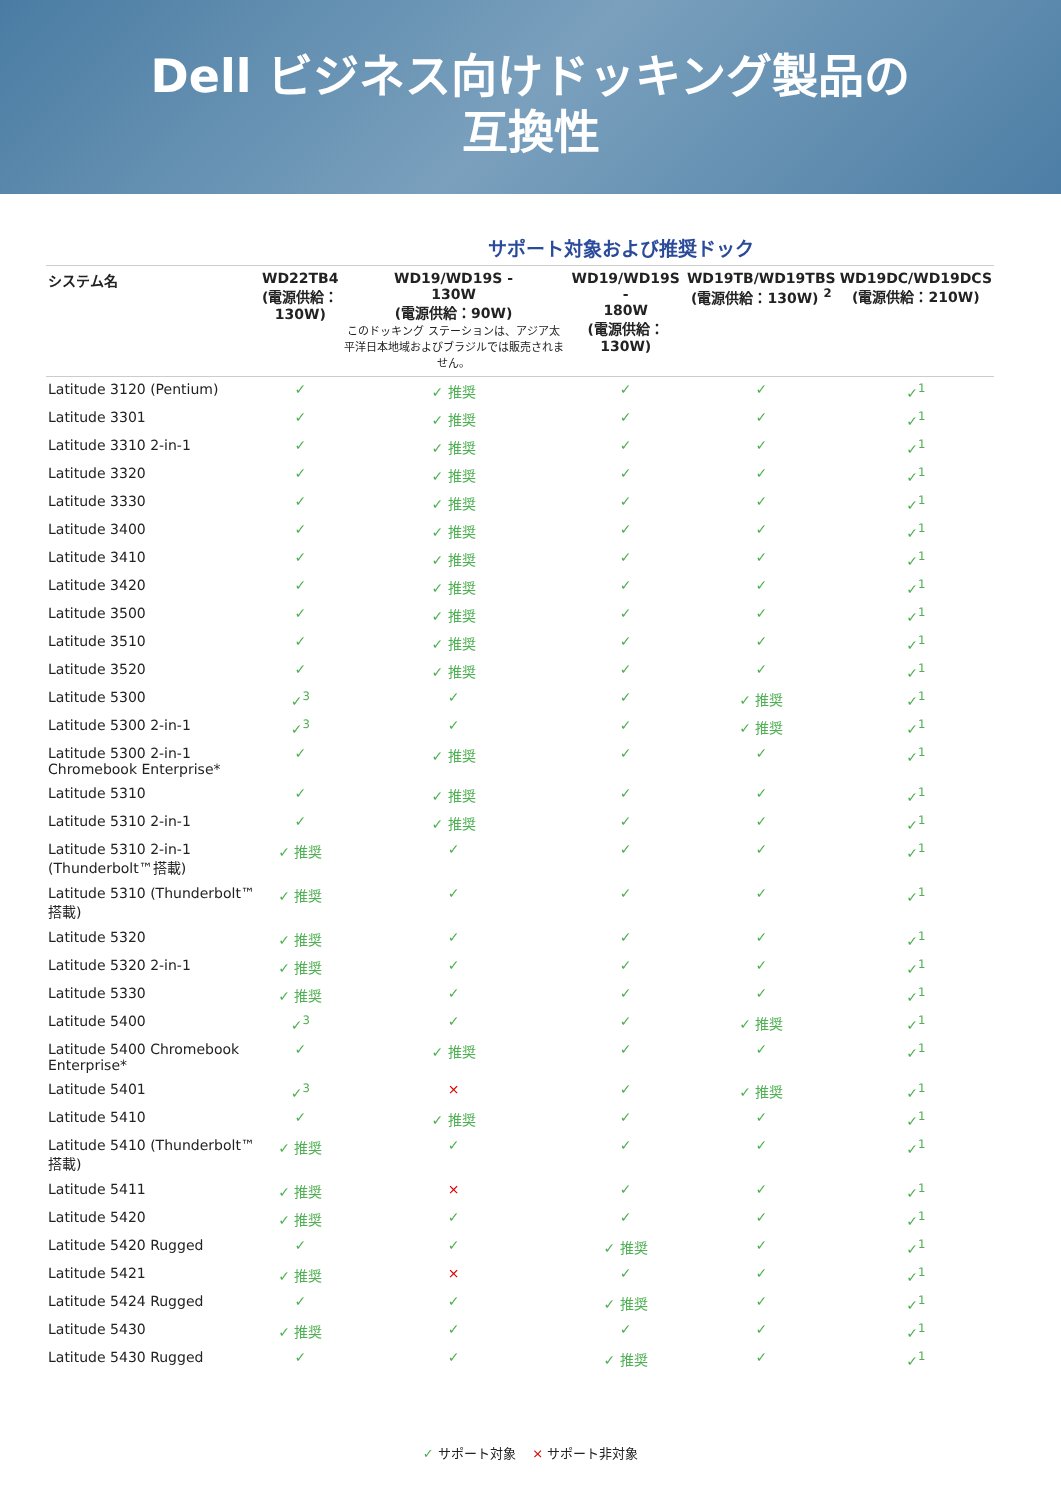Dell ビジネス向けドッキング製品の
互換性
サポート対象および推奨ドック
| システム名 | WD22TB4 (電源供給： 130W) | WD19/WD19S - 130W (電源供給：90W) このドッキング ステーションは、アジア太平洋日本地域およびブラジルでは販売されません。 | WD19/WD19S - 180W (電源供給：130W) | WD19TB/WD19TBS (電源供給：130W) <sup>2</sup> | WD19DC/WD19DCS (電源供給：210W) |
| --- | --- | --- | --- | --- | --- |
| Latitude 3120 (Pentium) | ✓ | ✓ 推奨 | ✓ | ✓ | ✓<sup>1</sup> |
| Latitude 3301 | ✓ | ✓ 推奨 | ✓ | ✓ | ✓<sup>1</sup> |
| Latitude 3310 2-in-1 | ✓ | ✓ 推奨 | ✓ | ✓ | ✓<sup>1</sup> |
| Latitude 3320 | ✓ | ✓ 推奨 | ✓ | ✓ | ✓<sup>1</sup> |
| Latitude 3330 | ✓ | ✓ 推奨 | ✓ | ✓ | ✓<sup>1</sup> |
| Latitude 3400 | ✓ | ✓ 推奨 | ✓ | ✓ | ✓<sup>1</sup> |
| Latitude 3410 | ✓ | ✓ 推奨 | ✓ | ✓ | ✓<sup>1</sup> |
| Latitude 3420 | ✓ | ✓ 推奨 | ✓ | ✓ | ✓<sup>1</sup> |
| Latitude 3500 | ✓ | ✓ 推奨 | ✓ | ✓ | ✓<sup>1</sup> |
| Latitude 3510 | ✓ | ✓ 推奨 | ✓ | ✓ | ✓<sup>1</sup> |
| Latitude 3520 | ✓ | ✓ 推奨 | ✓ | ✓ | ✓<sup>1</sup> |
| Latitude 5300 | ✓<sup>3</sup> | ✓ | ✓ | ✓ 推奨 | ✓<sup>1</sup> |
| Latitude 5300 2-in-1 | ✓<sup>3</sup> | ✓ | ✓ | ✓ 推奨 | ✓<sup>1</sup> |
| Latitude 5300 2-in-1 Chromebook Enterprise* | ✓ | ✓ 推奨 | ✓ | ✓ | ✓<sup>1</sup> |
| Latitude 5310 | ✓ | ✓ 推奨 | ✓ | ✓ | ✓<sup>1</sup> |
| Latitude 5310 2-in-1 | ✓ | ✓ 推奨 | ✓ | ✓ | ✓<sup>1</sup> |
| Latitude 5310 2-in-1 (Thunderbolt™搭載) | ✓ 推奨 | ✓ | ✓ | ✓ | ✓<sup>1</sup> |
| Latitude 5310 (Thunderbolt™搭載) | ✓ 推奨 | ✓ | ✓ | ✓ | ✓<sup>1</sup> |
| Latitude 5320 | ✓ 推奨 | ✓ | ✓ | ✓ | ✓<sup>1</sup> |
| Latitude 5320 2-in-1 | ✓ 推奨 | ✓ | ✓ | ✓ | ✓<sup>1</sup> |
| Latitude 5330 | ✓ 推奨 | ✓ | ✓ | ✓ | ✓<sup>1</sup> |
| Latitude 5400 | ✓<sup>3</sup> | ✓ | ✓ | ✓ 推奨 | ✓<sup>1</sup> |
| Latitude 5400 Chromebook Enterprise* | ✓ | ✓ 推奨 | ✓ | ✓ | ✓<sup>1</sup> |
| Latitude 5401 | ✓<sup>3</sup> | × | ✓ | ✓ 推奨 | ✓<sup>1</sup> |
| Latitude 5410 | ✓ | ✓ 推奨 | ✓ | ✓ | ✓<sup>1</sup> |
| Latitude 5410 (Thunderbolt™搭載) | ✓ 推奨 | ✓ | ✓ | ✓ | ✓<sup>1</sup> |
| Latitude 5411 | ✓ 推奨 | × | ✓ | ✓ | ✓<sup>1</sup> |
| Latitude 5420 | ✓ 推奨 | ✓ | ✓ | ✓ | ✓<sup>1</sup> |
| Latitude 5420 Rugged | ✓ | ✓ | ✓ 推奨 | ✓ | ✓<sup>1</sup> |
| Latitude 5421 | ✓ 推奨 | × | ✓ | ✓ | ✓<sup>1</sup> |
| Latitude 5424 Rugged | ✓ | ✓ | ✓ 推奨 | ✓ | ✓<sup>1</sup> |
| Latitude 5430 | ✓ 推奨 | ✓ | ✓ | ✓ | ✓<sup>1</sup> |
| Latitude 5430 Rugged | ✓ | ✓ | ✓ 推奨 | ✓ | ✓<sup>1</sup> |
✓ サポート対象 × サポート非対象